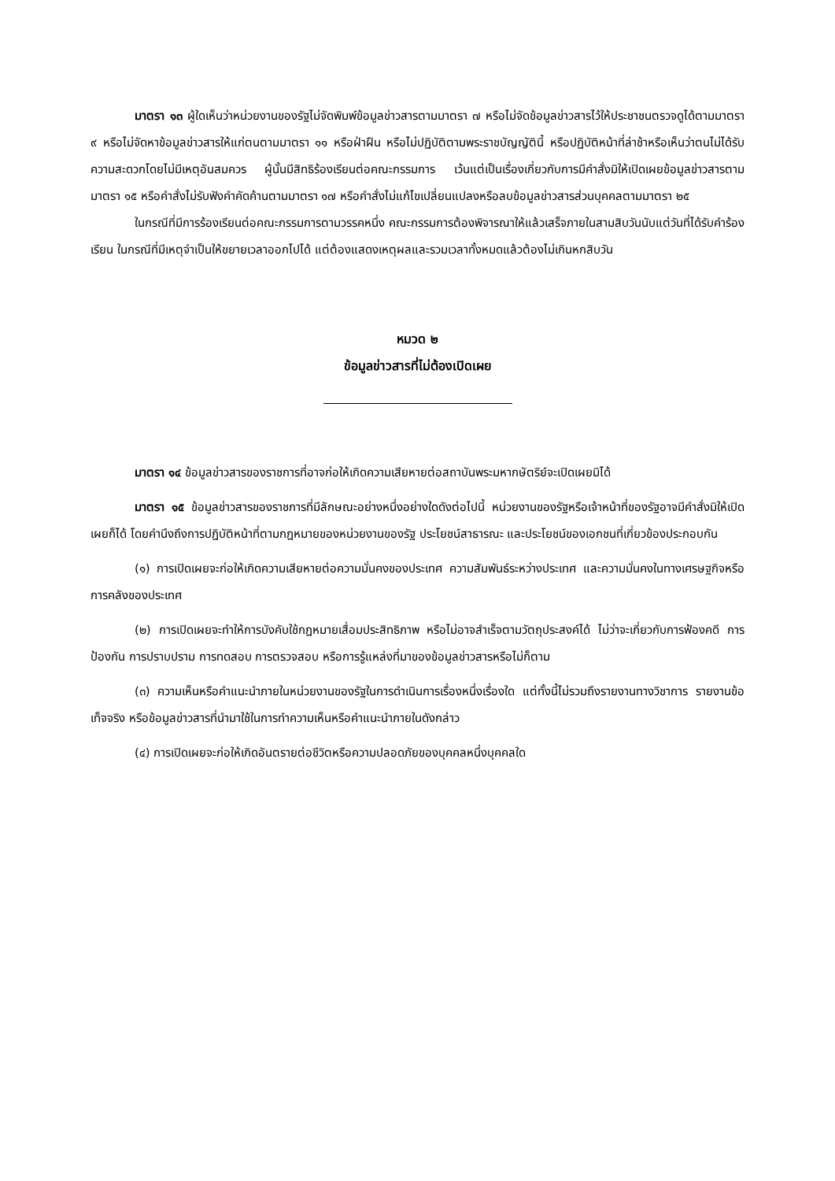มาตรา ๑๓ ผู้ใดเห็นว่าหน่วยงานของรัฐไม่จัดพิมพ์ข้อมูลข่าวสารตามมาตรา ๗ หรือไม่จัดข้อมูลข่าวสารไว้ให้ประชาชนตรวจดูได้ตามมาตรา ๙ หรือไม่จัดหาข้อมูลข่าวสารให้แก่ตนตามมาตรา ๑๑ หรือฝ่าฝืน หรือไม่ปฏิบัติตามพระราชบัญญัตินี้ หรือปฏิบัติหน้าที่ล่าช้าหรือเห็นว่าตนไม่ได้รับความสะดวกโดยไม่มีเหตุอันสมควร ผู้นั้นมีสิทธิร้องเรียนต่อคณะกรรมการ เว้นแต่เป็นเรื่องเกี่ยวกับการมีคำสั่งมิให้เปิดเผยข้อมูลข่าวสารตามมาตรา ๑๕ หรือคำสั่งไม่รับฟังคำคัดค้านตามมาตรา ๑๗ หรือคำสั่งไม่แก้ไขเปลี่ยนแปลงหรือลบข้อมูลข่าวสารส่วนบุคคลตามมาตรา ๒๕
ในกรณีที่มีการร้องเรียนต่อคณะกรรมการตามวรรคหนึ่ง คณะกรรมการต้องพิจารณาให้แล้วเสร็จภายในสามสิบวันนับแต่วันที่ได้รับคำร้องเรียน ในกรณีที่มีเหตุจำเป็นให้ขยายเวลาออกไปได้ แต่ต้องแสดงเหตุผลและรวมเวลาทั้งหมดแล้วต้องไม่เกินหกสิบวัน
หมวด ๒
ข้อมูลข่าวสารที่ไม่ต้องเปิดเผย
มาตรา ๑๔ ข้อมูลข่าวสารของราชการที่อาจก่อให้เกิดความเสียหายต่อสถาบันพระมหากษัตริย์จะเปิดเผยมิได้
มาตรา ๑๕ ข้อมูลข่าวสารของราชการที่มีลักษณะอย่างหนึ่งอย่างใดดังต่อไปนี้ หน่วยงานของรัฐหรือเจ้าหน้าที่ของรัฐอาจมีคำสั่งมิให้เปิดเผยก็ได้ โดยคำนึงถึงการปฏิบัติหน้าที่ตามกฎหมายของหน่วยงานของรัฐ ประโยชน์สาธารณะ และประโยชน์ของเอกชนที่เกี่ยวข้องประกอบกัน
(๑) การเปิดเผยจะก่อให้เกิดความเสียหายต่อความมั่นคงของประเทศ ความสัมพันธ์ระหว่างประเทศ และความมั่นคงในทางเศรษฐกิจหรือการคลังของประเทศ
(๒) การเปิดเผยจะทำให้การบังคับใช้กฎหมายเสื่อมประสิทธิภาพ หรือไม่อาจสำเร็จตามวัตถุประสงค์ได้ ไม่ว่าจะเกี่ยวกับการฟ้องคดี การป้องกัน การปราบปราม การทดสอบ การตรวจสอบ หรือการรู้แหล่งที่มาของข้อมูลข่าวสารหรือไม่ก็ตาม
(๓) ความเห็นหรือคำแนะนำภายในหน่วยงานของรัฐในการดำเนินการเรื่องหนึ่งเรื่องใด แต่ทั้งนี้ไม่รวมถึงรายงานทางวิชาการ รายงานข้อเท็จจริง หรือข้อมูลข่าวสารที่นำมาใช้ในการทำความเห็นหรือคำแนะนำภายในดังกล่าว
(๔) การเปิดเผยจะก่อให้เกิดอันตรายต่อชีวิตหรือความปลอดภัยของบุคคลหนึ่งบุคคลใด